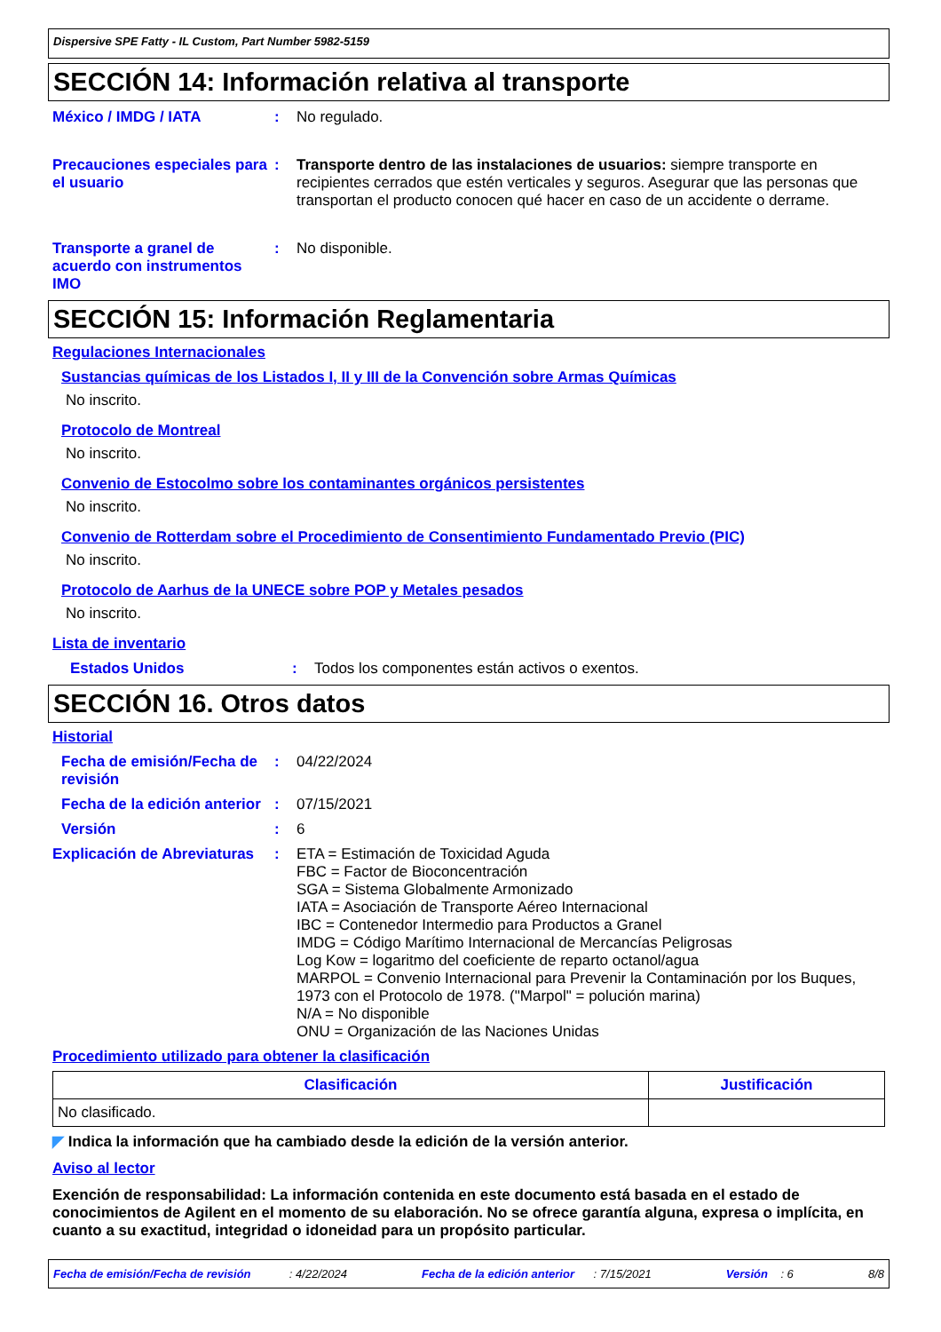Dispersive SPE Fatty - IL Custom, Part Number 5982-5159
SECCIÓN 14: Información relativa al transporte
México / IMDG / IATA : No regulado.
Precauciones especiales para el usuario
: Transporte dentro de las instalaciones de usuarios: siempre transporte en recipientes cerrados que estén verticales y seguros. Asegurar que las personas que transportan el producto conocen qué hacer en caso de un accidente o derrame.
Transporte a granel de acuerdo con instrumentos IMO
: No disponible.
SECCIÓN 15: Información Reglamentaria
Regulaciones Internacionales
Sustancias químicas de los Listados I, II y III de la Convención sobre Armas Químicas
No inscrito.
Protocolo de Montreal
No inscrito.
Convenio de Estocolmo sobre los contaminantes orgánicos persistentes
No inscrito.
Convenio de Rotterdam sobre el Procedimiento de Consentimiento Fundamentado Previo (PIC)
No inscrito.
Protocolo de Aarhus de la UNECE sobre POP y Metales pesados
No inscrito.
Lista de inventario
Estados Unidos : Todos los componentes están activos o exentos.
SECCIÓN 16. Otros datos
Historial
Fecha de emisión/Fecha de revisión
: 04/22/2024
Fecha de la edición anterior
: 07/15/2021
Versión : 6
Explicación de Abreviaturas
: ETA = Estimación de Toxicidad Aguda
FBC = Factor de Bioconcentración
SGA = Sistema Globalmente Armonizado
IATA = Asociación de Transporte Aéreo Internacional
IBC = Contenedor Intermedio para Productos a Granel
IMDG = Código Marítimo Internacional de Mercancías Peligrosas
Log Kow = logaritmo del coeficiente de reparto octanol/agua
MARPOL = Convenio Internacional para Prevenir la Contaminación por los Buques, 1973 con el Protocolo de 1978. ("Marpol" = polución marina)
N/A = No disponible
ONU = Organización de las Naciones Unidas
Procedimiento utilizado para obtener la clasificación
| Clasificación | Justificación |
| --- | --- |
| No clasificado. | |
◤ Indica la información que ha cambiado desde la edición de la versión anterior.
Aviso al lector
Exención de responsabilidad: La información contenida en este documento está basada en el estado de conocimientos de Agilent en el momento de su elaboración. No se ofrece garantía alguna, expresa o implícita, en cuanto a su exactitud, integridad o idoneidad para un propósito particular.
Fecha de emisión/Fecha de revisión : 4/22/2024 Fecha de la edición anterior : 7/15/2021 Versión : 6 8/8